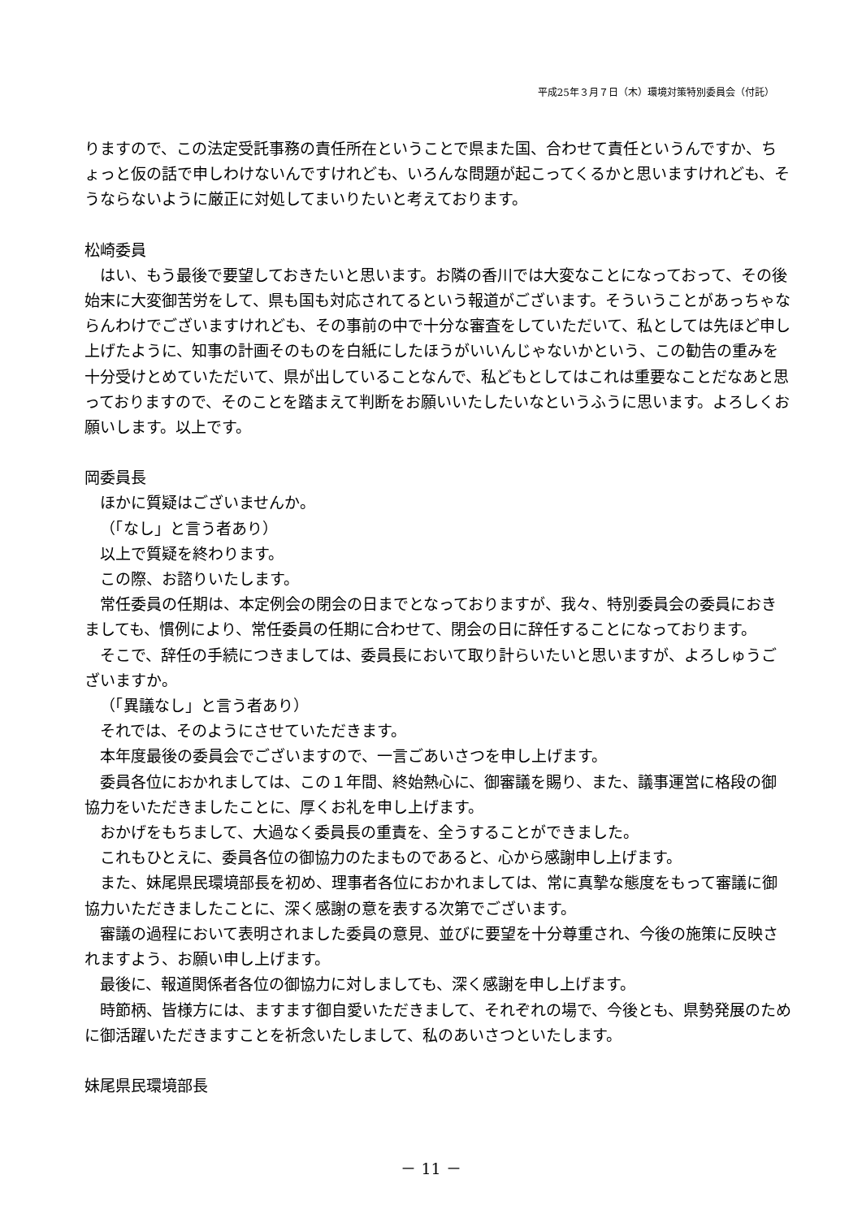平成25年３月７日（木）環境対策特別委員会（付託）
りますので、この法定受託事務の責任所在ということで県また国、合わせて責任というんですか、ちょっと仮の話で申しわけないんですけれども、いろんな問題が起こってくるかと思いますけれども、そうならないように厳正に対処してまいりたいと考えております。
松崎委員
はい、もう最後で要望しておきたいと思います。お隣の香川では大変なことになっておって、その後始末に大変御苦労をして、県も国も対応されてるという報道がございます。そういうことがあっちゃならんわけでございますけれども、その事前の中で十分な審査をしていただいて、私としては先ほど申し上げたように、知事の計画そのものを白紙にしたほうがいいんじゃないかという、この勧告の重みを十分受けとめていただいて、県が出していることなんで、私どもとしてはこれは重要なことだなあと思っておりますので、そのことを踏まえて判断をお願いいたしたいなというふうに思います。よろしくお願いします。以上です。
岡委員長
ほかに質疑はございませんか。
（「なし」と言う者あり）
以上で質疑を終わります。
この際、お諮りいたします。
常任委員の任期は、本定例会の閉会の日までとなっておりますが、我々、特別委員会の委員におきましても、慣例により、常任委員の任期に合わせて、閉会の日に辞任することになっております。
そこで、辞任の手続につきましては、委員長において取り計らいたいと思いますが、よろしゅうございますか。
（「異議なし」と言う者あり）
それでは、そのようにさせていただきます。
本年度最後の委員会でございますので、一言ごあいさつを申し上げます。
委員各位におかれましては、この１年間、終始熱心に、御審議を賜り、また、議事運営に格段の御協力をいただきましたことに、厚くお礼を申し上げます。
おかげをもちまして、大過なく委員長の重責を、全うすることができました。
これもひとえに、委員各位の御協力のたまものであると、心から感謝申し上げます。
また、妹尾県民環境部長を初め、理事者各位におかれましては、常に真摯な態度をもって審議に御協力いただきましたことに、深く感謝の意を表する次第でございます。
審議の過程において表明されました委員の意見、並びに要望を十分尊重され、今後の施策に反映されますよう、お願い申し上げます。
最後に、報道関係者各位の御協力に対しましても、深く感謝を申し上げます。
時節柄、皆様方には、ますます御自愛いただきまして、それぞれの場で、今後とも、県勢発展のために御活躍いただきますことを祈念いたしまして、私のあいさつといたします。
妹尾県民環境部長
－ 11 －